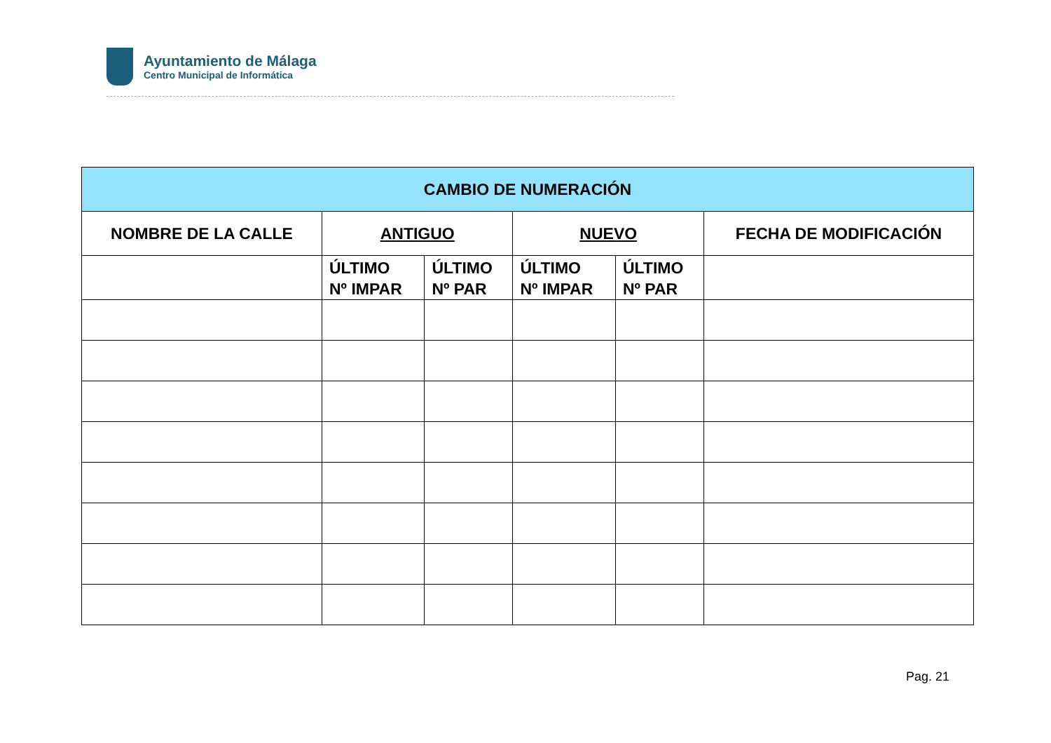Ayuntamiento de Málaga
Centro Municipal de Informática
| CAMBIO DE NUMERACIÓN | | | | | |
| --- | --- | --- | --- | --- | --- |
| NOMBRE DE LA CALLE | ANTIGUO | | NUEVO | | FECHA DE MODIFICACIÓN |
| | ÚLTIMO Nº IMPAR | ÚLTIMO Nº PAR | ÚLTIMO Nº IMPAR | ÚLTIMO Nº PAR | |
Pag. 21